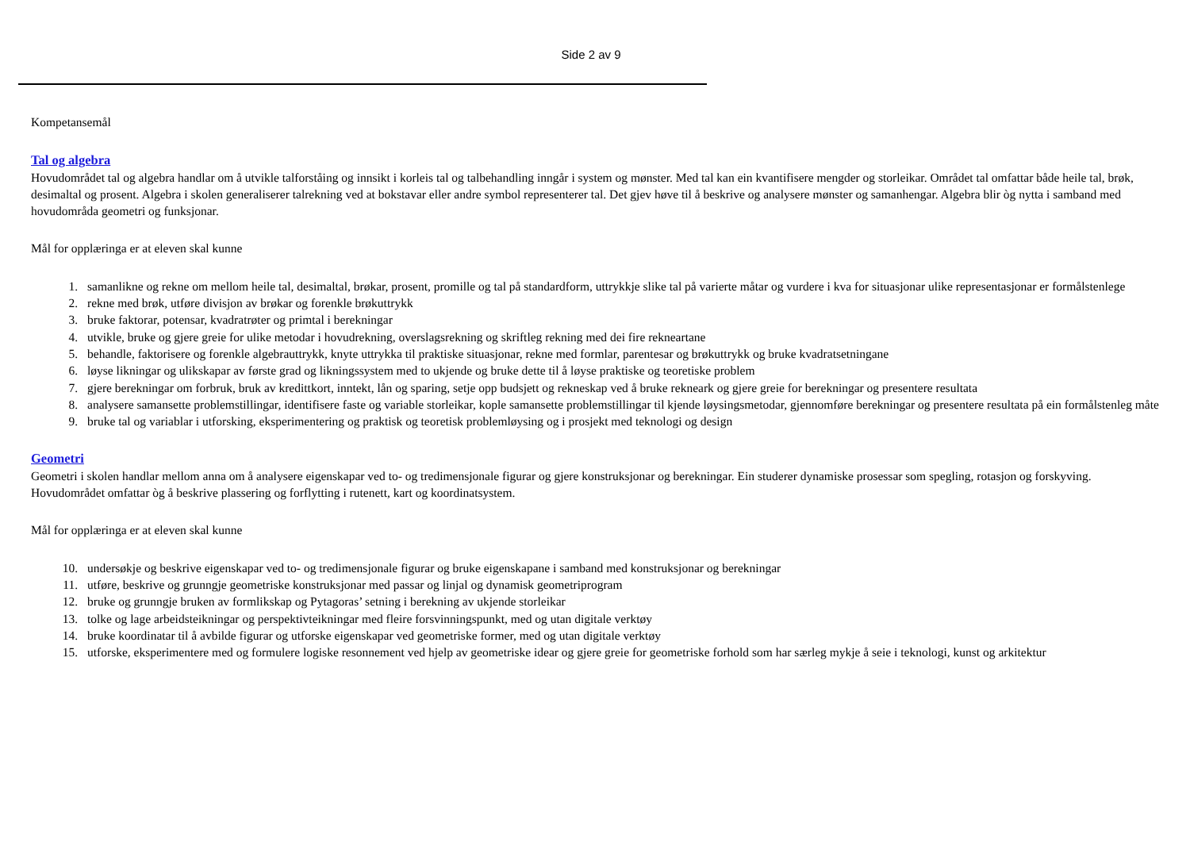Side 2 av 9
Kompetansemål
Tal og algebra
Hovudområdet tal og algebra handlar om å utvikle talforståing og innsikt i korleis tal og talbehandling inngår i system og mønster. Med tal kan ein kvantifisere mengder og storleikar. Området tal omfattar både heile tal, brøk, desimaltal og prosent. Algebra i skolen generaliserer talrekning ved at bokstavar eller andre symbol representerer tal. Det gjev høve til å beskrive og analysere mønster og samanhengar. Algebra blir òg nytta i samband med hovudområda geometri og funksjonar.
Mål for opplæringa er at eleven skal kunne
1. samanlikne og rekne om mellom heile tal, desimaltal, brøkar, prosent, promille og tal på standardform, uttrykkje slike tal på varierte måtar og vurdere i kva for situasjonar ulike representasjonar er formålstenlege
2. rekne med brøk, utføre divisjon av brøkar og forenkle brøkuttrykk
3. bruke faktorar, potensar, kvadratrøter og primtal i berekningar
4. utvikle, bruke og gjere greie for ulike metodar i hovudrekning, overslagsrekning og skriftleg rekning med dei fire rekneartane
5. behandle, faktorisere og forenkle algebrauttrykk, knyte uttrykka til praktiske situasjonar, rekne med formlar, parentesar og brøkuttrykk og bruke kvadratsetningane
6. løyse likningar og ulikskapar av første grad og likningssystem med to ukjende og bruke dette til å løyse praktiske og teoretiske problem
7. gjere berekningar om forbruk, bruk av kredittkort, inntekt, lån og sparing, setje opp budsjett og rekneskap ved å bruke rekneark og gjere greie for berekningar og presentere resultata
8. analysere samansette problemstillingar, identifisere faste og variable storleikar, kople samansette problemstillingar til kjende løysingsmetodar, gjennomføre berekningar og presentere resultata på ein formålstenleg måte
9. bruke tal og variablar i utforsking, eksperimentering og praktisk og teoretisk problemløysing og i prosjekt med teknologi og design
Geometri
Geometri i skolen handlar mellom anna om å analysere eigenskapar ved to- og tredimensjonale figurar og gjere konstruksjonar og berekningar. Ein studerer dynamiske prosessar som spegling, rotasjon og forskyving. Hovudområdet omfattar òg å beskrive plassering og forflytting i rutenett, kart og koordinatsystem.
Mål for opplæringa er at eleven skal kunne
10. undersøkje og beskrive eigenskapar ved to- og tredimensjonale figurar og bruke eigenskapane i samband med konstruksjonar og berekningar
11. utføre, beskrive og grunngje geometriske konstruksjonar med passar og linjal og dynamisk geometriprogram
12. bruke og grunngje bruken av formlikskap og Pytagoras’ setning i berekning av ukjende storleikar
13. tolke og lage arbeidsteikningar og perspektivteikningar med fleire forsvinningspunkt, med og utan digitale verktøy
14. bruke koordinatar til å avbilde figurar og utforske eigenskapar ved geometriske former, med og utan digitale verktøy
15. utforske, eksperimentere med og formulere logiske resonnement ved hjelp av geometriske idear og gjere greie for geometriske forhold som har særleg mykje å seie i teknologi, kunst og arkitektur